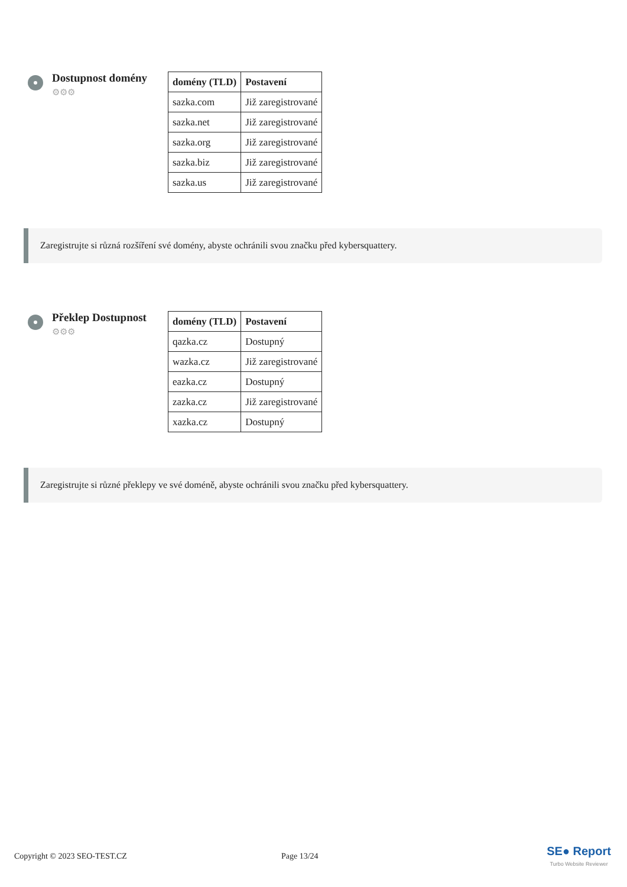Dostupnost domény
⚙⚙⚙
| domény (TLD) | Postavení |
| --- | --- |
| sazka.com | Již zaregistrované |
| sazka.net | Již zaregistrované |
| sazka.org | Již zaregistrované |
| sazka.biz | Již zaregistrované |
| sazka.us | Již zaregistrované |
Zaregistrujte si různá rozšíření své domény, abyste ochránili svou značku před kybersquattery.
Překlep Dostupnost
⚙⚙⚙
| domény (TLD) | Postavení |
| --- | --- |
| qazka.cz | Dostupný |
| wazka.cz | Již zaregistrované |
| eazka.cz | Dostupný |
| zazka.cz | Již zaregistrované |
| xazka.cz | Dostupný |
Zaregistrujte si různé překlepy ve své doméně, abyste ochránili svou značku před kybersquattery.
Copyright © 2023 SEO-TEST.CZ Page 13/24 SE● Report
Turbo Website Reviewer